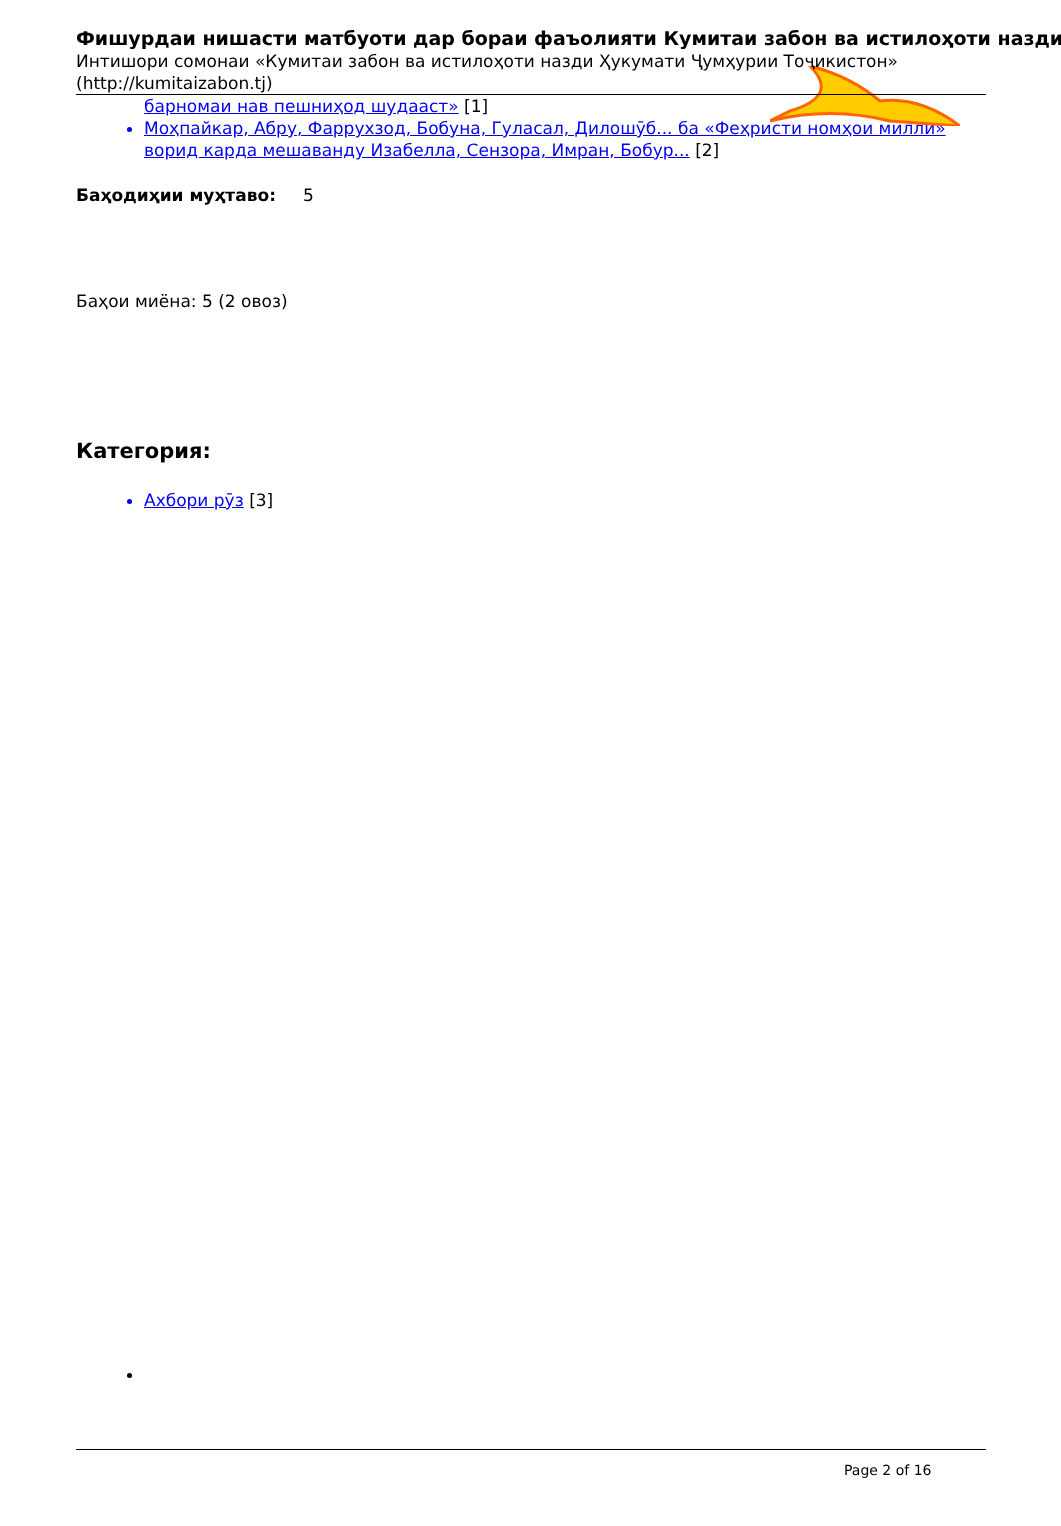Фишурдаи нишасти матбуоти дар бораи фаъолияти Кумитаи забон ва истилоҳоти назди
Интишори сомонаи «Кумитаи забон ва истилоҳоти назди Ҳукумати Ҷумҳурии Тоҷикистон»
(http://kumitaizabon.tj)
барномаи нав пешниҳод шудааст» [1]
Моҳпайкар, Абру, Фаррухзод, Бобуна, Гуласал, Дилошӯб... ба «Феҳристи номҳои миллӣ» ворид карда мешаванду Изабелла, Сензора, Имран, Бобур... [2]
Баҳодиҳии муҳтаво: 5
Баҳои миёна: 5 (2 овоз)
Категория:
Ахбори рӯз [3]
Page 2 of 16